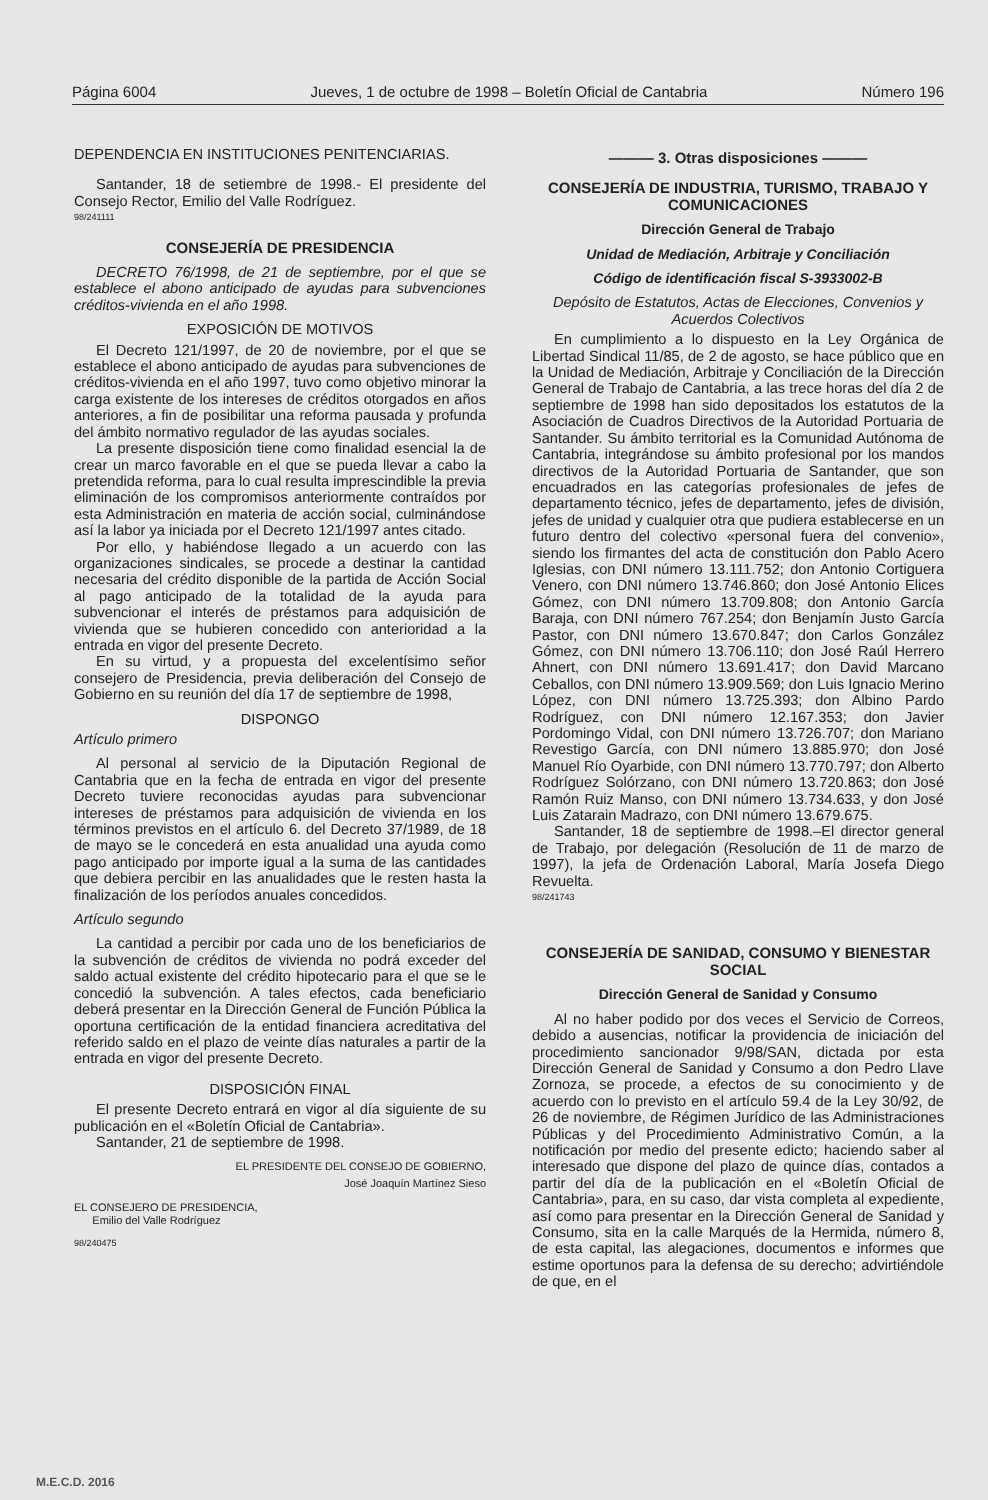Página 6004 Jueves, 1 de octubre de 1998 – Boletín Oficial de Cantabria Número 196
DEPENDENCIA EN INSTITUCIONES PENITENCIARIAS.
Santander, 18 de setiembre de 1998.- El presidente del Consejo Rector, Emilio del Valle Rodríguez.
98/241111
CONSEJERÍA DE PRESIDENCIA
DECRETO 76/1998, de 21 de septiembre, por el que se establece el abono anticipado de ayudas para subvenciones créditos-vivienda en el año 1998.
EXPOSICIÓN DE MOTIVOS
El Decreto 121/1997, de 20 de noviembre, por el que se establece el abono anticipado de ayudas para subvenciones de créditos-vivienda en el año 1997, tuvo como objetivo minorar la carga existente de los intereses de créditos otorgados en años anteriores, a fin de posibilitar una reforma pausada y profunda del ámbito normativo regulador de las ayudas sociales.
La presente disposición tiene como finalidad esencial la de crear un marco favorable en el que se pueda llevar a cabo la pretendida reforma, para lo cual resulta imprescindible la previa eliminación de los compromisos anteriormente contraídos por esta Administración en materia de acción social, culminándose así la labor ya iniciada por el Decreto 121/1997 antes citado.
Por ello, y habiéndose llegado a un acuerdo con las organizaciones sindicales, se procede a destinar la cantidad necesaria del crédito disponible de la partida de Acción Social al pago anticipado de la totalidad de la ayuda para subvencionar el interés de préstamos para adquisición de vivienda que se hubieren concedido con anterioridad a la entrada en vigor del presente Decreto.
En su virtud, y a propuesta del excelentísimo señor consejero de Presidencia, previa deliberación del Consejo de Gobierno en su reunión del día 17 de septiembre de 1998,
DISPONGO
Artículo primero
Al personal al servicio de la Diputación Regional de Cantabria que en la fecha de entrada en vigor del presente Decreto tuviere reconocidas ayudas para subvencionar intereses de préstamos para adquisición de vivienda en los términos previstos en el artículo 6. del Decreto 37/1989, de 18 de mayo se le concederá en esta anualidad una ayuda como pago anticipado por importe igual a la suma de las cantidades que debiera percibir en las anualidades que le resten hasta la finalización de los períodos anuales concedidos.
Artículo segundo
La cantidad a percibir por cada uno de los beneficiarios de la subvención de créditos de vivienda no podrá exceder del saldo actual existente del crédito hipotecario para el que se le concedió la subvención. A tales efectos, cada beneficiario deberá presentar en la Dirección General de Función Pública la oportuna certificación de la entidad financiera acreditativa del referido saldo en el plazo de veinte días naturales a partir de la entrada en vigor del presente Decreto.
DISPOSICIÓN FINAL
El presente Decreto entrará en vigor al día siguiente de su publicación en el «Boletín Oficial de Cantabria».
Santander, 21 de septiembre de 1998.
EL PRESIDENTE DEL CONSEJO DE GOBIERNO,
José Joaquín Martínez Sieso
EL CONSEJERO DE PRESIDENCIA,
Emilio del Valle Rodríguez
98/240475
——— 3. Otras disposiciones ———
CONSEJERÍA DE INDUSTRIA, TURISMO, TRABAJO Y COMUNICACIONES
Dirección General de Trabajo
Unidad de Mediación, Arbitraje y Conciliación
Código de identificación fiscal S-3933002-B
Depósito de Estatutos, Actas de Elecciones, Convenios y Acuerdos Colectivos
En cumplimiento a lo dispuesto en la Ley Orgánica de Libertad Sindical 11/85, de 2 de agosto, se hace público que en la Unidad de Mediación, Arbitraje y Conciliación de la Dirección General de Trabajo de Cantabria, a las trece horas del día 2 de septiembre de 1998 han sido depositados los estatutos de la Asociación de Cuadros Directivos de la Autoridad Portuaria de Santander. Su ámbito territorial es la Comunidad Autónoma de Cantabria, integrándose su ámbito profesional por los mandos directivos de la Autoridad Portuaria de Santander, que son encuadrados en las categorías profesionales de jefes de departamento técnico, jefes de departamento, jefes de división, jefes de unidad y cualquier otra que pudiera establecerse en un futuro dentro del colectivo «personal fuera del convenio», siendo los firmantes del acta de constitución don Pablo Acero Iglesias, con DNI número 13.111.752; don Antonio Cortiguera Venero, con DNI número 13.746.860; don José Antonio Elices Gómez, con DNI número 13.709.808; don Antonio García Baraja, con DNI número 767.254; don Benjamín Justo García Pastor, con DNI número 13.670.847; don Carlos González Gómez, con DNI número 13.706.110; don José Raúl Herrero Ahnert, con DNI número 13.691.417; don David Marcano Ceballos, con DNI número 13.909.569; don Luis Ignacio Merino López, con DNI número 13.725.393; don Albino Pardo Rodríguez, con DNI número 12.167.353; don Javier Pordomingo Vidal, con DNI número 13.726.707; don Mariano Revestigo García, con DNI número 13.885.970; don José Manuel Río Oyarbide, con DNI número 13.770.797; don Alberto Rodríguez Solórzano, con DNI número 13.720.863; don José Ramón Ruiz Manso, con DNI número 13.734.633, y don José Luis Zatarain Madrazo, con DNI número 13.679.675.
Santander, 18 de septiembre de 1998.–El director general de Trabajo, por delegación (Resolución de 11 de marzo de 1997), la jefa de Ordenación Laboral, María Josefa Diego Revuelta.
98/241743
CONSEJERÍA DE SANIDAD, CONSUMO Y BIENESTAR SOCIAL
Dirección General de Sanidad y Consumo
Al no haber podido por dos veces el Servicio de Correos, debido a ausencias, notificar la providencia de iniciación del procedimiento sancionador 9/98/SAN, dictada por esta Dirección General de Sanidad y Consumo a don Pedro Llave Zornoza, se procede, a efectos de su conocimiento y de acuerdo con lo previsto en el artículo 59.4 de la Ley 30/92, de 26 de noviembre, de Régimen Jurídico de las Administraciones Públicas y del Procedimiento Administrativo Común, a la notificación por medio del presente edicto; haciendo saber al interesado que dispone del plazo de quince días, contados a partir del día de la publicación en el «Boletín Oficial de Cantabria», para, en su caso, dar vista completa al expediente, así como para presentar en la Dirección General de Sanidad y Consumo, sita en la calle Marqués de la Hermida, número 8, de esta capital, las alegaciones, documentos e informes que estime oportunos para la defensa de su derecho; advirtiéndole de que, en el
M.E.C.D. 2016